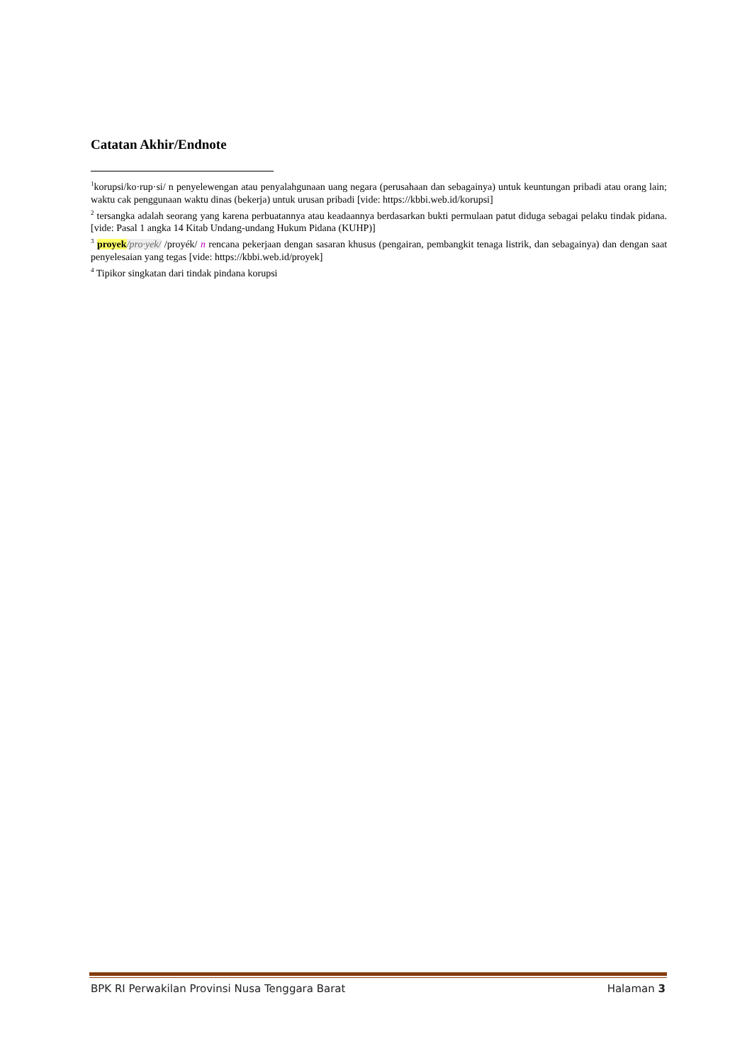Catatan Akhir/Endnote
<sup>1</sup> korupsi/ko·rup·si/ n penyelewengan atau penyalahgunaan uang negara (perusahaan dan sebagainya) untuk keuntungan pribadi atau orang lain; waktu cak penggunaan waktu dinas (bekerja) untuk urusan pribadi [vide: https://kbbi.web.id/korupsi]
<sup>2</sup> tersangka adalah seorang yang karena perbuatannya atau keadaannya berdasarkan bukti permulaan patut diduga sebagai pelaku tindak pidana.[vide: Pasal 1 angka 14 Kitab Undang-undang Hukum Pidana (KUHP)]
<sup>3</sup> proyek/pro·yek/ /proyék/ n rencana pekerjaan dengan sasaran khusus (pengairan, pembangkit tenaga listrik, dan sebagainya) dan dengan saat penyelesaian yang tegas [vide: https://kbbi.web.id/proyek]
<sup>4</sup> Tipikor singkatan dari tindak pindana korupsi
BPK RI Perwakilan Provinsi Nusa Tenggara Barat Halaman 3